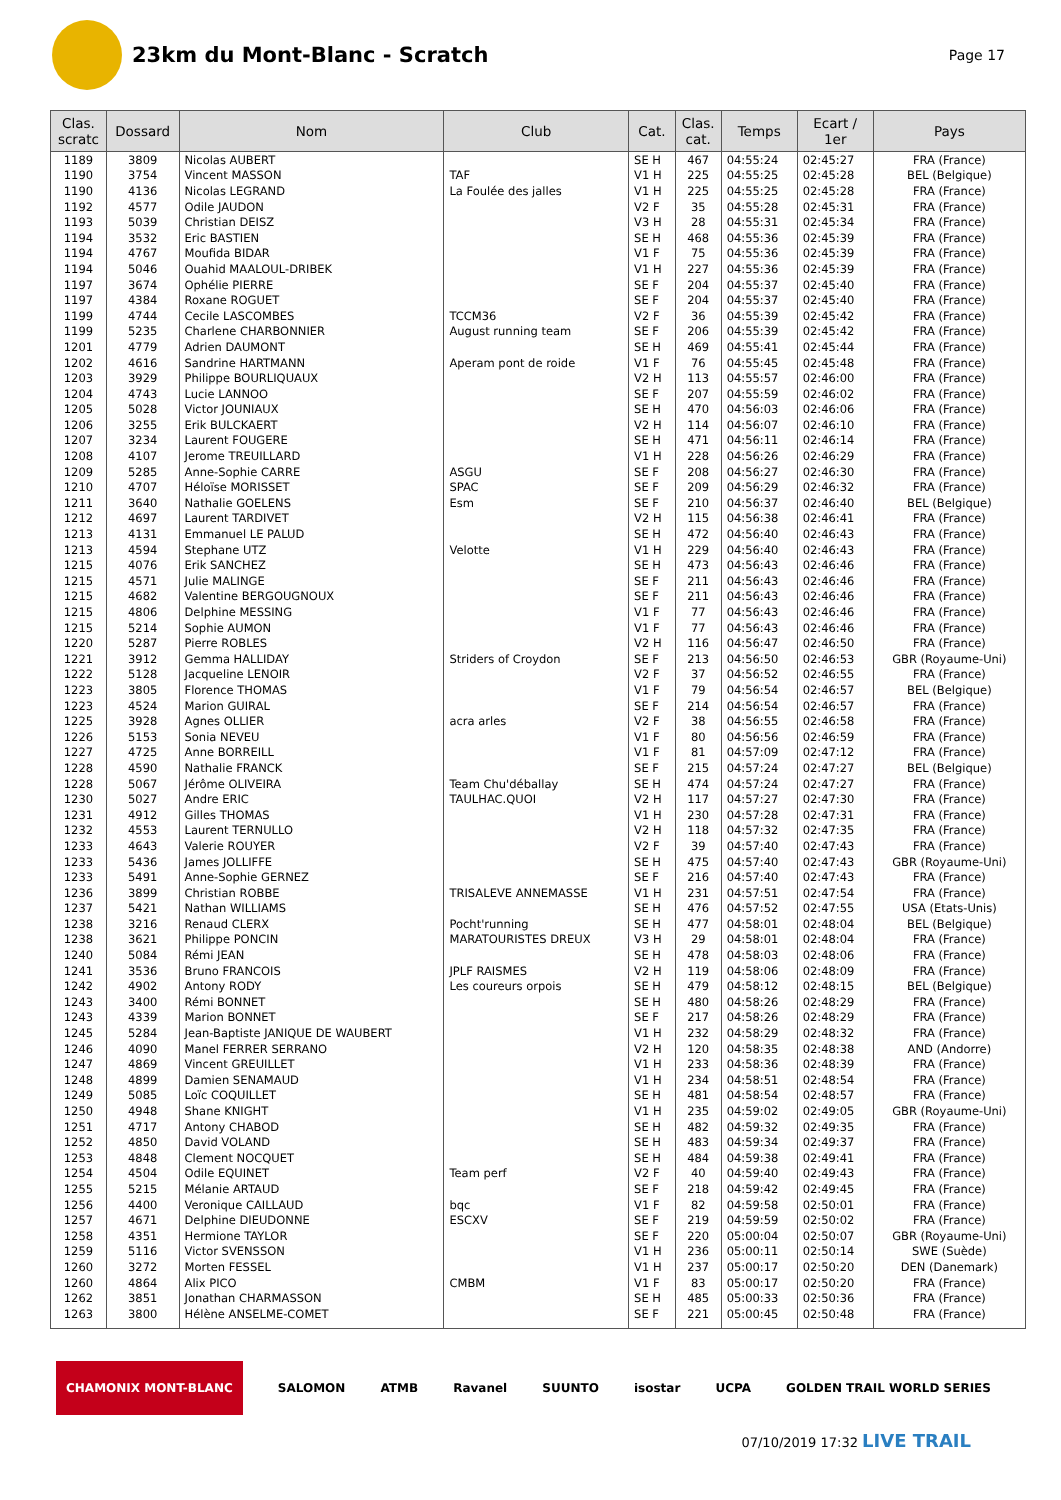23km du Mont-Blanc - Scratch
Page 17
| Clas. scratc | Dossard | Nom | Club | Cat. | Clas. cat. | Temps | Ecart / 1er | Pays |
| --- | --- | --- | --- | --- | --- | --- | --- | --- |
| 1189 | 3809 | Nicolas AUBERT | | SE H | 467 | 04:55:24 | 02:45:27 | FRA (France) |
| 1190 | 3754 | Vincent MASSON | TAF | V1 H | 225 | 04:55:25 | 02:45:28 | BEL (Belgique) |
| 1190 | 4136 | Nicolas LEGRAND | La Foulée des jalles | V1 H | 225 | 04:55:25 | 02:45:28 | FRA (France) |
| 1192 | 4577 | Odile JAUDON | | V2 F | 35 | 04:55:28 | 02:45:31 | FRA (France) |
| 1193 | 5039 | Christian DEISZ | | V3 H | 28 | 04:55:31 | 02:45:34 | FRA (France) |
| 1194 | 3532 | Eric BASTIEN | | SE H | 468 | 04:55:36 | 02:45:39 | FRA (France) |
| 1194 | 4767 | Moufida BIDAR | | V1 F | 75 | 04:55:36 | 02:45:39 | FRA (France) |
| 1194 | 5046 | Ouahid MAALOUL-DRIBEK | | V1 H | 227 | 04:55:36 | 02:45:39 | FRA (France) |
| 1197 | 3674 | Ophélie PIERRE | | SE F | 204 | 04:55:37 | 02:45:40 | FRA (France) |
| 1197 | 4384 | Roxane ROGUET | | SE F | 204 | 04:55:37 | 02:45:40 | FRA (France) |
| 1199 | 4744 | Cecile LASCOMBES | TCCM36 | V2 F | 36 | 04:55:39 | 02:45:42 | FRA (France) |
| 1199 | 5235 | Charlene CHARBONNIER | August running team | SE F | 206 | 04:55:39 | 02:45:42 | FRA (France) |
| 1201 | 4779 | Adrien DAUMONT | | SE H | 469 | 04:55:41 | 02:45:44 | FRA (France) |
| 1202 | 4616 | Sandrine HARTMANN | Aperam pont de roide | V1 F | 76 | 04:55:45 | 02:45:48 | FRA (France) |
| 1203 | 3929 | Philippe BOURLIQUAUX | | V2 H | 113 | 04:55:57 | 02:46:00 | FRA (France) |
| 1204 | 4743 | Lucie LANNOO | | SE F | 207 | 04:55:59 | 02:46:02 | FRA (France) |
| 1205 | 5028 | Victor JOUNIAUX | | SE H | 470 | 04:56:03 | 02:46:06 | FRA (France) |
| 1206 | 3255 | Erik BULCKAERT | | V2 H | 114 | 04:56:07 | 02:46:10 | FRA (France) |
| 1207 | 3234 | Laurent FOUGERE | | SE H | 471 | 04:56:11 | 02:46:14 | FRA (France) |
| 1208 | 4107 | Jerome TREUILLARD | | V1 H | 228 | 04:56:26 | 02:46:29 | FRA (France) |
| 1209 | 5285 | Anne-Sophie CARRE | ASGU | SE F | 208 | 04:56:27 | 02:46:30 | FRA (France) |
| 1210 | 4707 | Héloïse MORISSET | SPAC | SE F | 209 | 04:56:29 | 02:46:32 | FRA (France) |
| 1211 | 3640 | Nathalie GOELENS | Esm | SE F | 210 | 04:56:37 | 02:46:40 | BEL (Belgique) |
| 1212 | 4697 | Laurent TARDIVET | | V2 H | 115 | 04:56:38 | 02:46:41 | FRA (France) |
| 1213 | 4131 | Emmanuel LE PALUD | | SE H | 472 | 04:56:40 | 02:46:43 | FRA (France) |
| 1213 | 4594 | Stephane UTZ | Velotte | V1 H | 229 | 04:56:40 | 02:46:43 | FRA (France) |
| 1215 | 4076 | Erik SANCHEZ | | SE H | 473 | 04:56:43 | 02:46:46 | FRA (France) |
| 1215 | 4571 | Julie MALINGE | | SE F | 211 | 04:56:43 | 02:46:46 | FRA (France) |
| 1215 | 4682 | Valentine BERGOUGNOUX | | SE F | 211 | 04:56:43 | 02:46:46 | FRA (France) |
| 1215 | 4806 | Delphine MESSING | | V1 F | 77 | 04:56:43 | 02:46:46 | FRA (France) |
| 1215 | 5214 | Sophie AUMON | | V1 F | 77 | 04:56:43 | 02:46:46 | FRA (France) |
| 1220 | 5287 | Pierre ROBLES | | V2 H | 116 | 04:56:47 | 02:46:50 | FRA (France) |
| 1221 | 3912 | Gemma HALLIDAY | Striders of Croydon | SE F | 213 | 04:56:50 | 02:46:53 | GBR (Royaume-Uni) |
| 1222 | 5128 | Jacqueline LENOIR | | V2 F | 37 | 04:56:52 | 02:46:55 | FRA (France) |
| 1223 | 3805 | Florence THOMAS | | V1 F | 79 | 04:56:54 | 02:46:57 | BEL (Belgique) |
| 1223 | 4524 | Marion GUIRAL | | SE F | 214 | 04:56:54 | 02:46:57 | FRA (France) |
| 1225 | 3928 | Agnes OLLIER | acra arles | V2 F | 38 | 04:56:55 | 02:46:58 | FRA (France) |
| 1226 | 5153 | Sonia NEVEU | | V1 F | 80 | 04:56:56 | 02:46:59 | FRA (France) |
| 1227 | 4725 | Anne BORREILL | | V1 F | 81 | 04:57:09 | 02:47:12 | FRA (France) |
| 1228 | 4590 | Nathalie FRANCK | | SE F | 215 | 04:57:24 | 02:47:27 | BEL (Belgique) |
| 1228 | 5067 | Jérôme OLIVEIRA | Team Chu'déballay | SE H | 474 | 04:57:24 | 02:47:27 | FRA (France) |
| 1230 | 5027 | Andre ERIC | TAULHAC.QUOI | V2 H | 117 | 04:57:27 | 02:47:30 | FRA (France) |
| 1231 | 4912 | Gilles THOMAS | | V1 H | 230 | 04:57:28 | 02:47:31 | FRA (France) |
| 1232 | 4553 | Laurent TERNULLO | | V2 H | 118 | 04:57:32 | 02:47:35 | FRA (France) |
| 1233 | 4643 | Valerie ROUYER | | V2 F | 39 | 04:57:40 | 02:47:43 | FRA (France) |
| 1233 | 5436 | James JOLLIFFE | | SE H | 475 | 04:57:40 | 02:47:43 | GBR (Royaume-Uni) |
| 1233 | 5491 | Anne-Sophie GERNEZ | | SE F | 216 | 04:57:40 | 02:47:43 | FRA (France) |
| 1236 | 3899 | Christian ROBBE | TRISALEVE ANNEMASSE | V1 H | 231 | 04:57:51 | 02:47:54 | FRA (France) |
| 1237 | 5421 | Nathan WILLIAMS | | SE H | 476 | 04:57:52 | 02:47:55 | USA (Etats-Unis) |
| 1238 | 3216 | Renaud CLERX | Pocht'running | SE H | 477 | 04:58:01 | 02:48:04 | BEL (Belgique) |
| 1238 | 3621 | Philippe PONCIN | MARATOURISTES DREUX | V3 H | 29 | 04:58:01 | 02:48:04 | FRA (France) |
| 1240 | 5084 | Rémi JEAN | | SE H | 478 | 04:58:03 | 02:48:06 | FRA (France) |
| 1241 | 3536 | Bruno FRANCOIS | JPLF RAISMES | V2 H | 119 | 04:58:06 | 02:48:09 | FRA (France) |
| 1242 | 4902 | Antony RODY | Les coureurs orpois | SE H | 479 | 04:58:12 | 02:48:15 | BEL (Belgique) |
| 1243 | 3400 | Rémi BONNET | | SE H | 480 | 04:58:26 | 02:48:29 | FRA (France) |
| 1243 | 4339 | Marion BONNET | | SE F | 217 | 04:58:26 | 02:48:29 | FRA (France) |
| 1245 | 5284 | Jean-Baptiste JANIQUE DE WAUBERT | | V1 H | 232 | 04:58:29 | 02:48:32 | FRA (France) |
| 1246 | 4090 | Manel FERRER SERRANO | | V2 H | 120 | 04:58:35 | 02:48:38 | AND (Andorre) |
| 1247 | 4869 | Vincent GREUILLET | | V1 H | 233 | 04:58:36 | 02:48:39 | FRA (France) |
| 1248 | 4899 | Damien SENAMAUD | | V1 H | 234 | 04:58:51 | 02:48:54 | FRA (France) |
| 1249 | 5085 | Loïc COQUILLET | | SE H | 481 | 04:58:54 | 02:48:57 | FRA (France) |
| 1250 | 4948 | Shane KNIGHT | | V1 H | 235 | 04:59:02 | 02:49:05 | GBR (Royaume-Uni) |
| 1251 | 4717 | Antony CHABOD | | SE H | 482 | 04:59:32 | 02:49:35 | FRA (France) |
| 1252 | 4850 | David VOLAND | | SE H | 483 | 04:59:34 | 02:49:37 | FRA (France) |
| 1253 | 4848 | Clement NOCQUET | | SE H | 484 | 04:59:38 | 02:49:41 | FRA (France) |
| 1254 | 4504 | Odile EQUINET | Team perf | V2 F | 40 | 04:59:40 | 02:49:43 | FRA (France) |
| 1255 | 5215 | Mélanie ARTAUD | | SE F | 218 | 04:59:42 | 02:49:45 | FRA (France) |
| 1256 | 4400 | Veronique CAILLAUD | bqc | V1 F | 82 | 04:59:58 | 02:50:01 | FRA (France) |
| 1257 | 4671 | Delphine DIEUDONNE | ESCXV | SE F | 219 | 04:59:59 | 02:50:02 | FRA (France) |
| 1258 | 4351 | Hermione TAYLOR | | SE F | 220 | 05:00:04 | 02:50:07 | GBR (Royaume-Uni) |
| 1259 | 5116 | Victor SVENSSON | | V1 H | 236 | 05:00:11 | 02:50:14 | SWE (Suède) |
| 1260 | 3272 | Morten FESSEL | | V1 H | 237 | 05:00:17 | 02:50:20 | DEN (Danemark) |
| 1260 | 4864 | Alix PICO | CMBM | V1 F | 83 | 05:00:17 | 02:50:20 | FRA (France) |
| 1262 | 3851 | Jonathan CHARMASSON | | SE H | 485 | 05:00:33 | 02:50:36 | FRA (France) |
| 1263 | 3800 | Hélène ANSELME-COMET | | SE F | 221 | 05:00:45 | 02:50:48 | FRA (France) |
CHAMONIX MONT-BLANC SALOMON ATMB Ravanel SUUNTO isostar UCPA GOLDEN TRAIL WORLD SERIES
07/10/2019 17:32 LIVE TRAIL